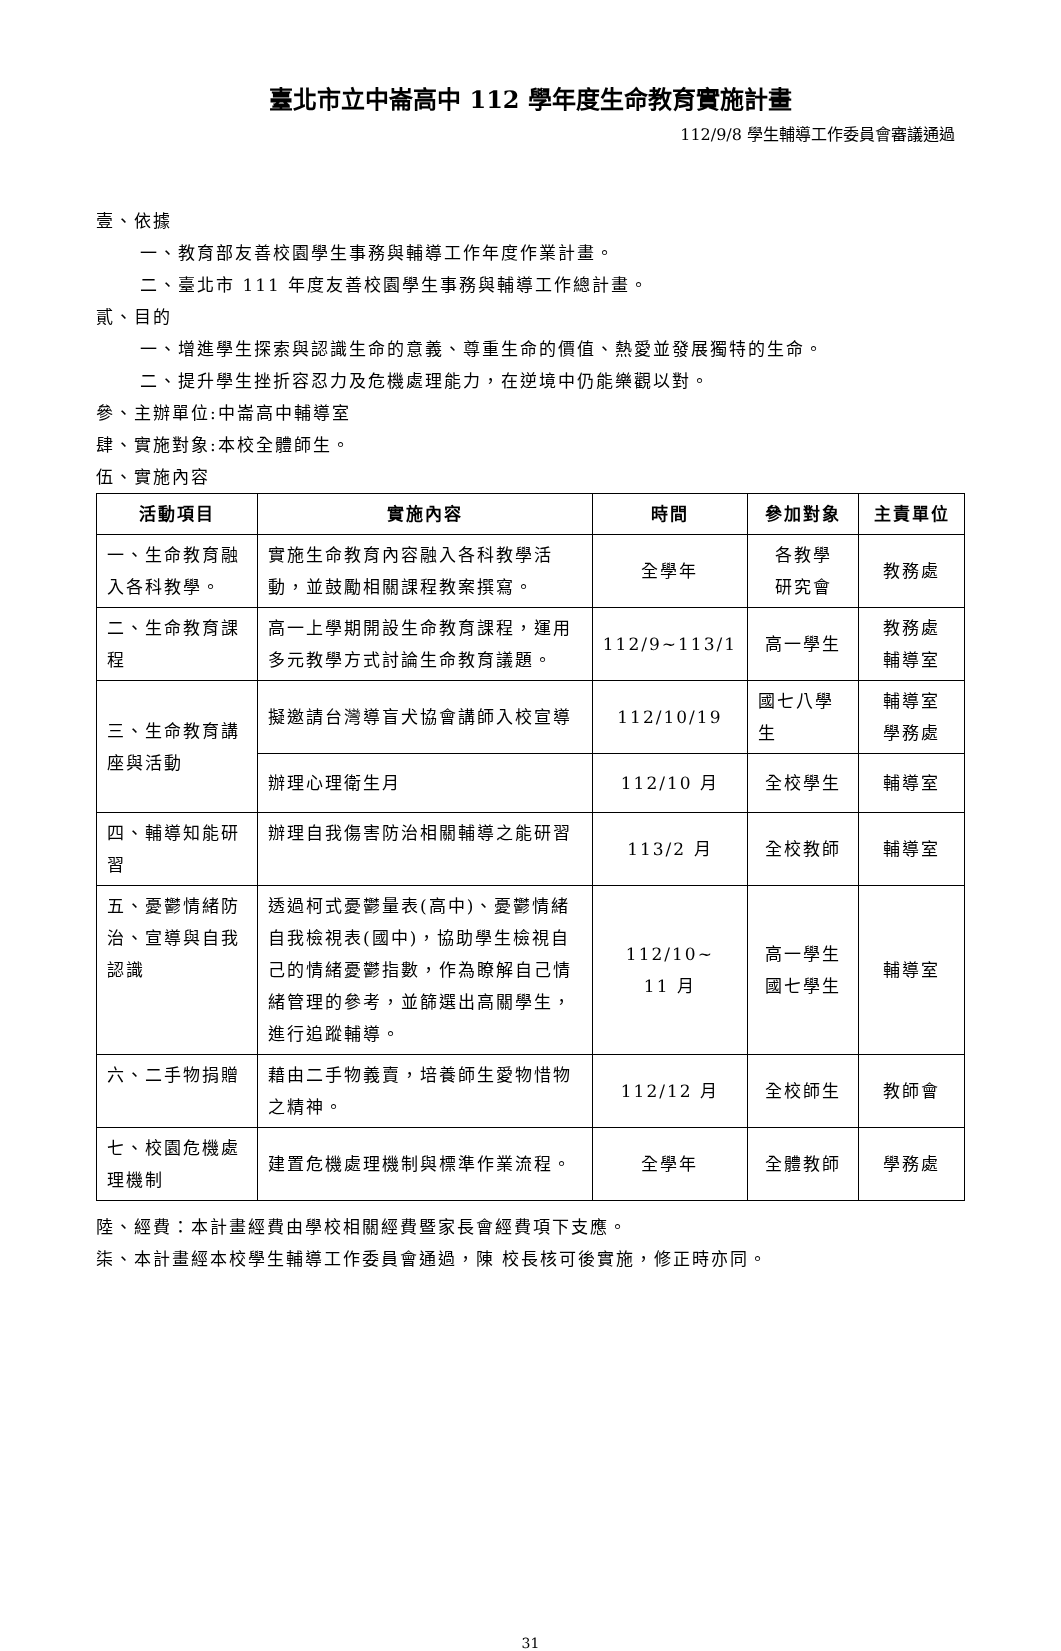臺北市立中崙高中 112 學年度生命教育實施計畫
112/9/8 學生輔導工作委員會審議通過
壹、依據
一、教育部友善校園學生事務與輔導工作年度作業計畫。
二、臺北市 111 年度友善校園學生事務與輔導工作總計畫。
貳、目的
一、增進學生探索與認識生命的意義、尊重生命的價值、熱愛並發展獨特的生命。
二、提升學生挫折容忍力及危機處理能力，在逆境中仍能樂觀以對。
參、主辦單位:中崙高中輔導室
肆、實施對象:本校全體師生。
伍、實施內容
| 活動項目 | 實施內容 | 時間 | 參加對象 | 主責單位 |
| --- | --- | --- | --- | --- |
| 一、生命教育融入各科教學。 | 實施生命教育內容融入各科教學活動，並鼓勵相關課程教案撰寫。 | 全學年 | 各教學 研究會 | 教務處 |
| 二、生命教育課程 | 高一上學期開設生命教育課程，運用多元教學方式討論生命教育議題。 | 112/9~113/1 | 高一學生 | 教務處 輔導室 |
| 三、生命教育講座與活動 | 擬邀請台灣導盲犬協會講師入校宣導 | 112/10/19 | 國七八學生 | 輔導室 學務處 |
| | 辦理心理衛生月 | 112/10 月 | 全校學生 | 輔導室 |
| 四、輔導知能研習 | 辦理自我傷害防治相關輔導之能研習 | 113/2 月 | 全校教師 | 輔導室 |
| 五、憂鬱情緒防治、宣導與自我認識 | 透過柯式憂鬱量表(高中)、憂鬱情緒自我檢視表(國中)，協助學生檢視自己的情緒憂鬱指數，作為瞭解自己情緒管理的參考，並篩選出高關學生，進行追蹤輔導。 | 112/10~ 11 月 | 高一學生 國七學生 | 輔導室 |
| 六、二手物捐贈 | 藉由二手物義賣，培養師生愛物惜物之精神。 | 112/12 月 | 全校師生 | 教師會 |
| 七、校園危機處理機制 | 建置危機處理機制與標準作業流程。 | 全學年 | 全體教師 | 學務處 |
陸、經費：本計畫經費由學校相關經費暨家長會經費項下支應。
柒、本計畫經本校學生輔導工作委員會通過，陳 校長核可後實施，修正時亦同。
31